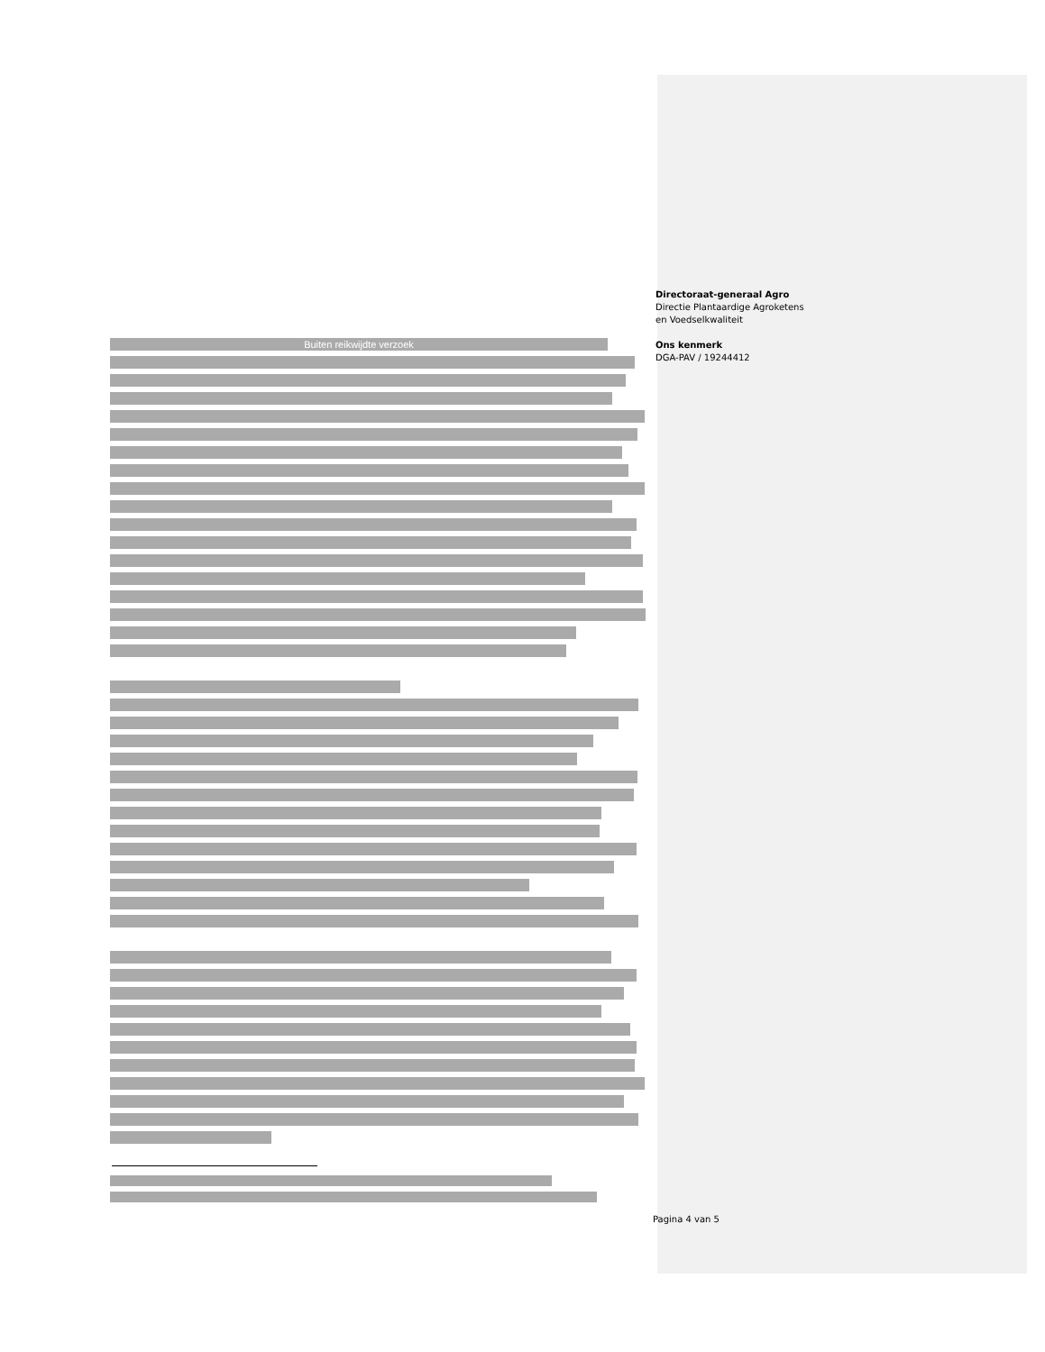Directoraat-generaal Agro
Directie Plantaardige Agroketens
en Voedselkwaliteit
Ons kenmerk
DGA-PAV / 19244412
Buiten reikwijdte verzoek
Pagina 4 van 5